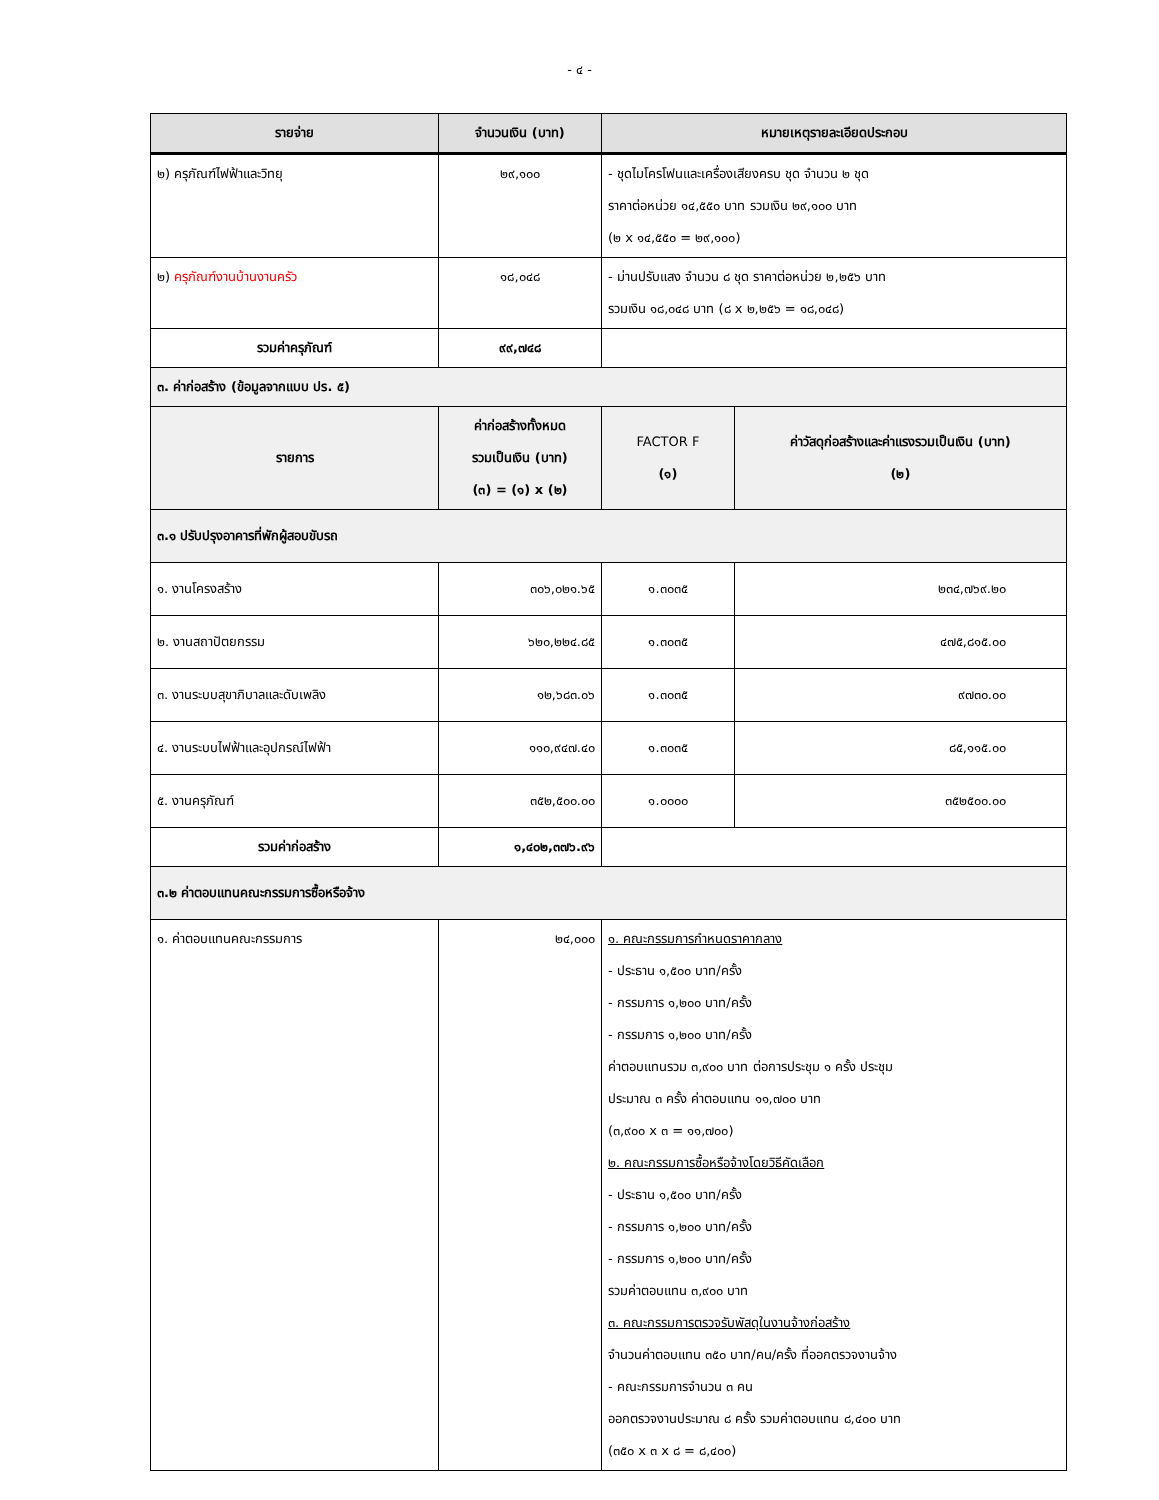- ๔ -
| รายจ่าย | จำนวนเงิน (บาท) | หมายเหตุรายละเอียดประกอบ | |
| --- | --- | --- | --- |
| ๒) ครุภัณฑ์ไฟฟ้าและวิทยุ | ๒๙,๑๐๐ | - ชุดไมโครโฟนและเครื่องเสียงครบ ชุด จำนวน ๒ ชุด ราคาต่อหน่วย ๑๔,๕๕๐ บาท รวมเงิน ๒๙,๑๐๐ บาท (๒ x ๑๔,๕๕๐ = ๒๙,๑๐๐) | |
| ๒) ครุภัณฑ์งานบ้านงานครัว | ๑๘,๐๔๘ | - ม่านปรับแสง จำนวน ๘ ชุด ราคาต่อหน่วย ๒,๒๕๖ บาท รวมเงิน ๑๘,๐๔๘ บาท (๘ x ๒,๒๕๖ = ๑๘,๐๔๘) | |
| รวมค่าครุภัณฑ์ | ๙๙,๗๔๘ | | |
| ๓. ค่าก่อสร้าง (ข้อมูลจากแบบ ปร. ๕) | | | |
| รายการ | ค่าก่อสร้างทั้งหมด รวมเป็นเงิน (บาท) (๓) = (๑) x (๒) | FACTOR F (๑) | ค่าวัสดุก่อสร้างและค่าแรงรวมเป็นเงิน (บาท) (๒) |
| ๓.๑ ปรับปรุงอาคารที่พักผู้สอบขับรถ | | | |
| ๑. งานโครงสร้าง | ๓๐๖,๐๒๑.๖๕ | ๑.๓๐๓๕ | ๒๓๔,๗๖๙.๒๐ |
| ๒. งานสถาปัตยกรรม | ๖๒๐,๒๒๔.๘๕ | ๑.๓๐๓๕ | ๔๗๕,๘๑๕.๐๐ |
| ๓. งานระบบสุขาภิบาลและดับเพลิง | ๑๒,๖๘๓.๐๖ | ๑.๓๐๓๕ | ๙๗๓๐.๐๐ |
| ๔. งานระบบไฟฟ้าและอุปกรณ์ไฟฟ้า | ๑๑๐,๙๔๗.๔๐ | ๑.๓๐๓๕ | ๘๕,๑๑๕.๐๐ |
| ๕. งานครุภัณฑ์ | ๓๕๒,๕๐๐.๐๐ | ๑.๐๐๐๐ | ๓๕๒๕๐๐.๐๐ |
| รวมค่าก่อสร้าง | ๑,๔๐๒,๓๗๖.๙๖ | | |
| ๓.๒ ค่าตอบแทนคณะกรรมการซื้อหรือจ้าง | | | |
| ๑. ค่าตอบแทนคณะกรรมการ | ๒๔,๐๐๐ | ๑. คณะกรรมการกำหนดราคากลาง - ประธาน ๑,๕๐๐ บาท/ครั้ง - กรรมการ ๑,๒๐๐ บาท/ครั้ง - กรรมการ ๑,๒๐๐ บาท/ครั้ง ค่าตอบแทนรวม ๓,๙๐๐ บาท ต่อการประชุม ๑ ครั้ง ประชุม ประมาณ ๓ ครั้ง ค่าตอบแทน ๑๑,๗๐๐ บาท (๓,๙๐๐ x ๓ = ๑๑,๗๐๐) ๒. คณะกรรมการซื้อหรือจ้างโดยวิธีคัดเลือก - ประธาน ๑,๕๐๐ บาท/ครั้ง - กรรมการ ๑,๒๐๐ บาท/ครั้ง - กรรมการ ๑,๒๐๐ บาท/ครั้ง รวมค่าตอบแทน ๓,๙๐๐ บาท ๓. คณะกรรมการตรวจรับพัสดุในงานจ้างก่อสร้าง จำนวนค่าตอบแทน ๓๕๐ บาท/คน/ครั้ง ที่ออกตรวจงานจ้าง - คณะกรรมการจำนวน ๓ คน ออกตรวจงานประมาณ ๘ ครั้ง รวมค่าตอบแทน ๘,๔๐๐ บาท (๓๕๐ x ๓ x ๘ = ๘,๔๐๐) | |